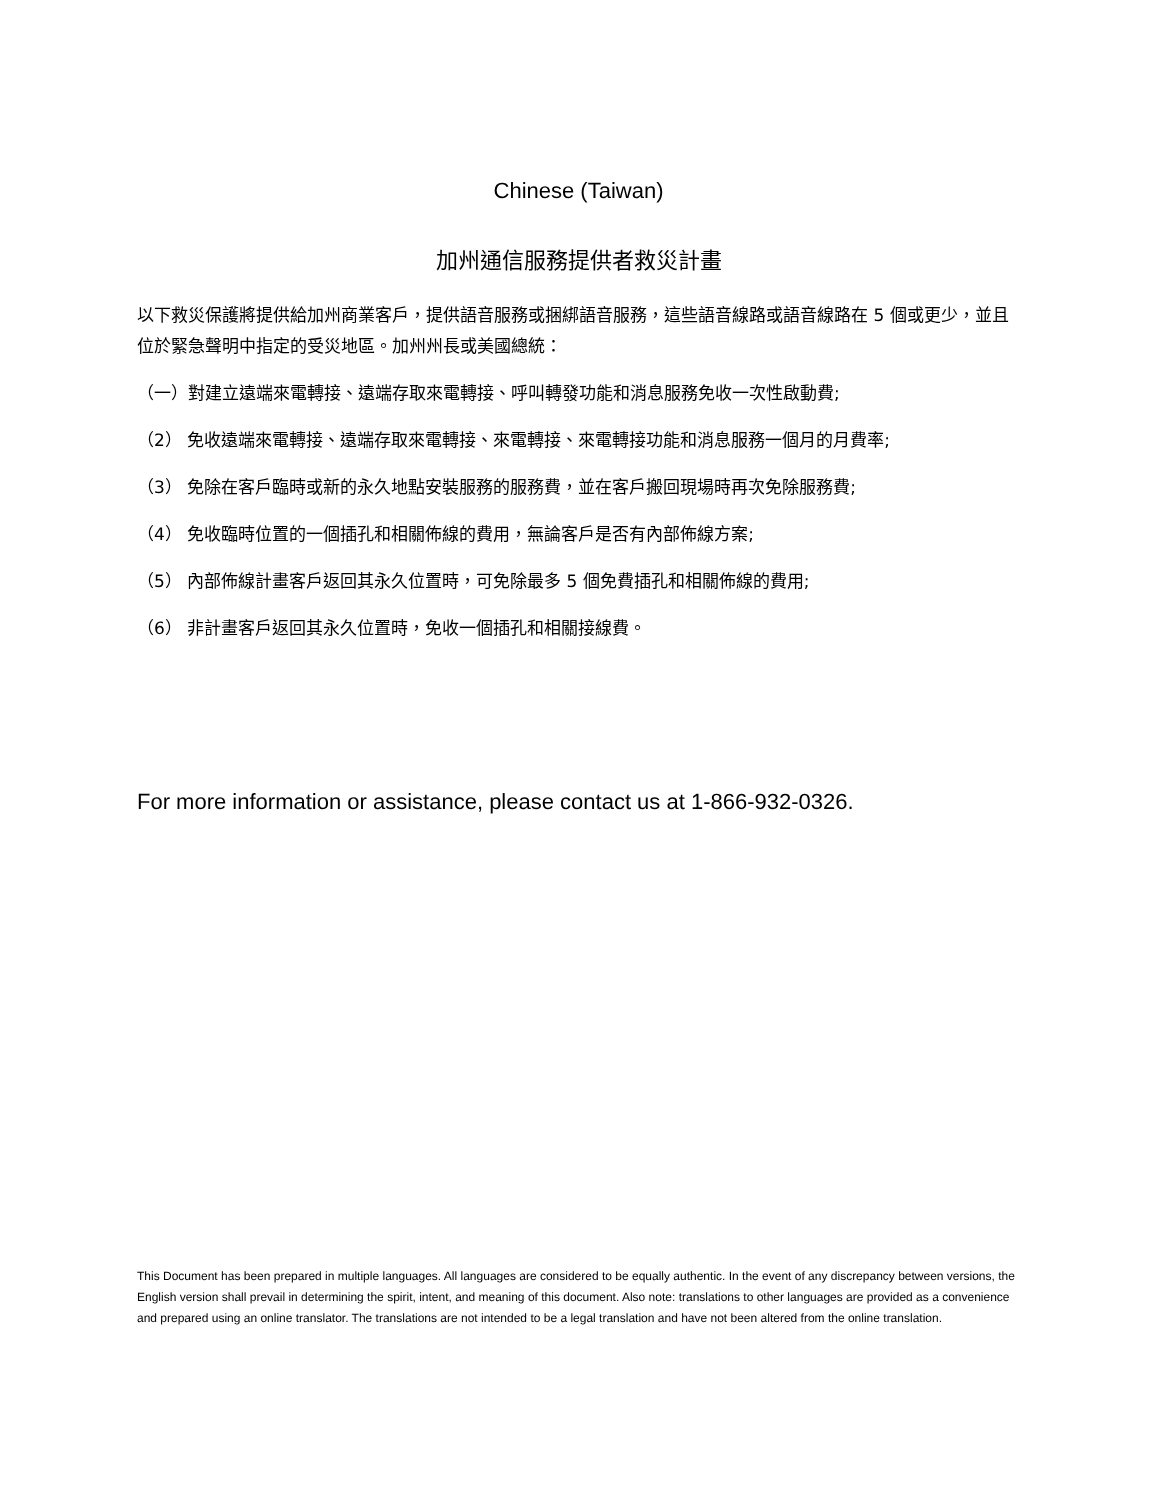Chinese (Taiwan)
加州通信服務提供者救災計畫
以下救災保護將提供給加州商業客戶，提供語音服務或捆綁語音服務，這些語音線路或語音線路在 5 個或更少，並且位於緊急聲明中指定的受災地區。加州州長或美國總統：
（一）對建立遠端來電轉接、遠端存取來電轉接、呼叫轉發功能和消息服務免收一次性啟動費;
（2） 免收遠端來電轉接、遠端存取來電轉接、來電轉接、來電轉接功能和消息服務一個月的月費率;
（3） 免除在客戶臨時或新的永久地點安裝服務的服務費，並在客戶搬回現場時再次免除服務費;
（4） 免收臨時位置的一個插孔和相關佈線的費用，無論客戶是否有內部佈線方案;
（5） 內部佈線計畫客戶返回其永久位置時，可免除最多 5 個免費插孔和相關佈線的費用;
（6） 非計畫客戶返回其永久位置時，免收一個插孔和相關接線費。
For more information or assistance, please contact us at 1-866-932-0326.
This Document has been prepared in multiple languages. All languages are considered to be equally authentic. In the event of any discrepancy between versions, the English version shall prevail in determining the spirit, intent, and meaning of this document. Also note: translations to other languages are provided as a convenience and prepared using an online translator. The translations are not intended to be a legal translation and have not been altered from the online translation.